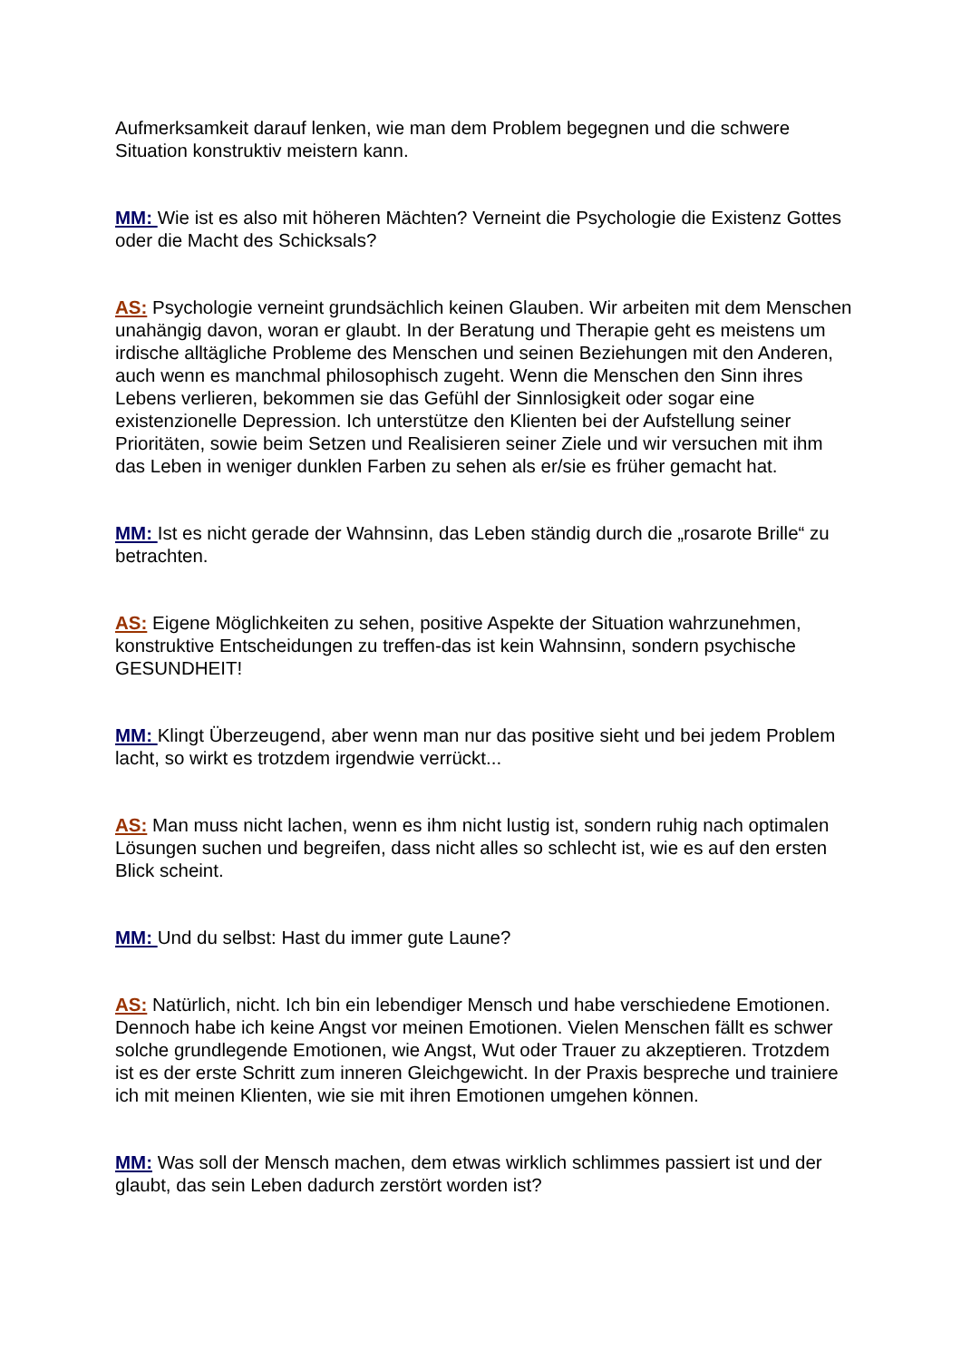Aufmerksamkeit darauf lenken, wie man dem Problem begegnen und die schwere Situation konstruktiv meistern kann.
MM: Wie ist es also mit höheren Mächten? Verneint die Psychologie die Existenz Gottes oder die Macht des Schicksals?
AS: Psychologie verneint grundsächlich keinen Glauben. Wir arbeiten mit dem Menschen unahängig davon, woran er glaubt. In der Beratung und Therapie geht es meistens um irdische alltägliche Probleme des Menschen und seinen Beziehungen mit den Anderen, auch wenn es manchmal philosophisch zugeht. Wenn die Menschen den Sinn ihres Lebens verlieren, bekommen sie das Gefühl der Sinnlosigkeit oder sogar eine existenzionelle Depression. Ich unterstütze den Klienten bei der Aufstellung seiner Prioritäten, sowie beim Setzen und Realisieren seiner Ziele und wir versuchen mit ihm das Leben in weniger dunklen Farben zu sehen als er/sie es früher gemacht hat.
MM: Ist es nicht gerade der Wahnsinn, das Leben ständig durch die „rosarote Brille“ zu betrachten.
AS: Eigene Möglichkeiten zu sehen, positive Aspekte der Situation wahrzunehmen, konstruktive Entscheidungen zu treffen-das ist kein Wahnsinn, sondern psychische GESUNDHEIT!
MM: Klingt Überzeugend, aber wenn man nur das positive sieht und bei jedem Problem lacht, so wirkt es trotzdem irgendwie verrückt...
AS: Man muss nicht lachen, wenn es ihm nicht lustig ist, sondern ruhig nach optimalen Lösungen suchen und begreifen, dass nicht alles so schlecht ist, wie es auf den ersten Blick scheint.
MM: Und du selbst: Hast du immer gute Laune?
AS: Natürlich, nicht. Ich bin ein lebendiger Mensch und habe verschiedene Emotionen. Dennoch habe ich keine Angst vor meinen Emotionen. Vielen Menschen fällt es schwer solche grundlegende Emotionen, wie Angst, Wut oder Trauer zu akzeptieren. Trotzdem ist es der erste Schritt zum inneren Gleichgewicht. In der Praxis bespreche und trainiere ich mit meinen Klienten, wie sie mit ihren Emotionen umgehen können.
MM: Was soll der Mensch machen, dem etwas wirklich schlimmes passiert ist und der glaubt, das sein Leben dadurch zerstört worden ist?